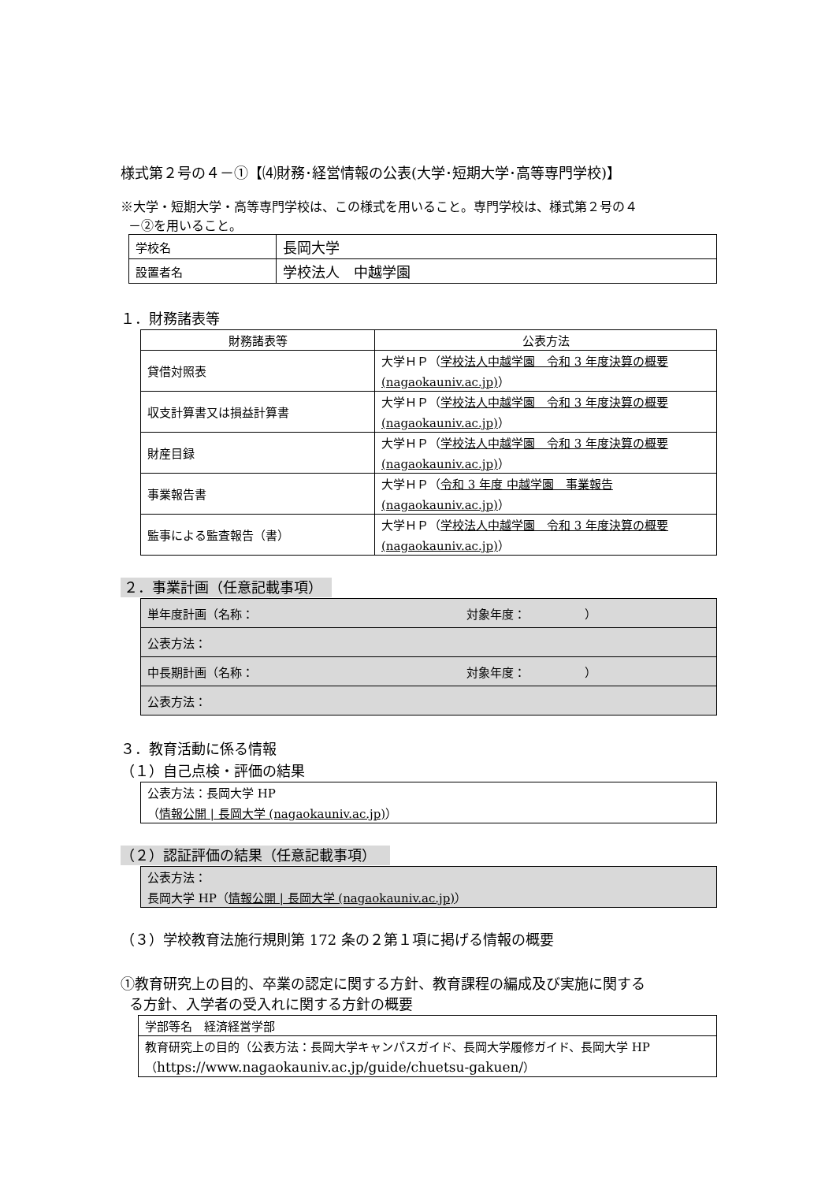様式第２号の４－①【⑷財務･経営情報の公表(大学･短期大学･高等専門学校)】
※大学・短期大学・高等専門学校は、この様式を用いること。専門学校は、様式第２号の４
－②を用いること。
| 学校名 | 長岡大学 |
| 設置者名 | 学校法人 中越学園 |
１．財務諸表等
| 財務諸表等 | 公表方法 |
| --- | --- |
| 貸借対照表 | 大学ＨＰ（ 学校法人中越学園 令和 3 年度決算の概要 (nagaokauniv.ac.jp) ） |
| 収支計算書又は損益計算書 | 大学ＨＰ（ 学校法人中越学園 令和 3 年度決算の概要 (nagaokauniv.ac.jp) ） |
| 財産目録 | 大学ＨＰ（ 学校法人中越学園 令和 3 年度決算の概要 (nagaokauniv.ac.jp) ） |
| 事業報告書 | 大学ＨＰ（ 令和 3 年度 中越学園 事業報告 (nagaokauniv.ac.jp) ） |
| 監事による監査報告（書） | 大学ＨＰ（ 学校法人中越学園 令和 3 年度決算の概要 (nagaokauniv.ac.jp) ） |
２．事業計画（任意記載事項）
| 単年度計画（名称： 対象年度： ） |
| 公表方法： |
| 中長期計画（名称： 対象年度： ） |
| 公表方法： |
３．教育活動に係る情報
（１）自己点検・評価の結果
| 公表方法：長岡大学 HP （ 情報公開 / 長岡大学 (nagaokauniv.ac.jp) ） |
（２）認証評価の結果（任意記載事項）
| 公表方法： 長岡大学 HP（ 情報公開 / 長岡大学 (nagaokauniv.ac.jp) ） |
（３）学校教育法施行規則第 172 条の２第１項に掲げる情報の概要
①教育研究上の目的、卒業の認定に関する方針、教育課程の編成及び実施に関する
る方針、入学者の受入れに関する方針の概要
| 学部等名 経済経営学部 |
| 教育研究上の目的（公表方法：長岡大学キャンパスガイド、長岡大学履修ガイド、長岡大学 HP（ https://www.nagaokauniv.ac.jp/guide/chuetsu-gakuen/ ） |